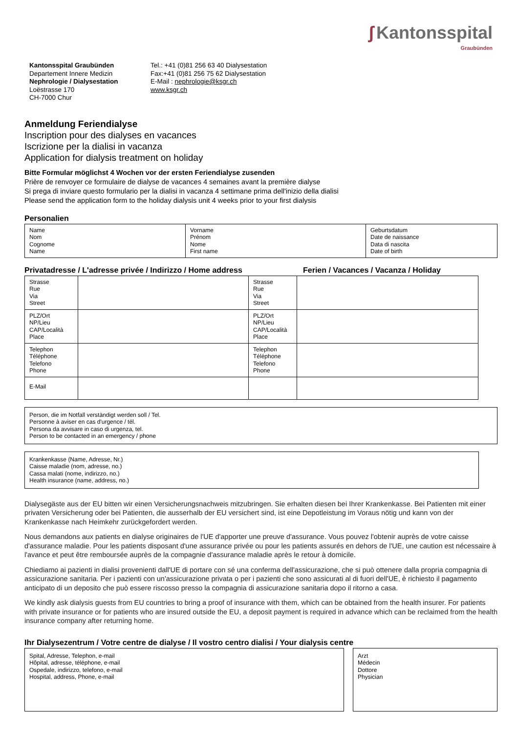ʃ Kantonsspital
Graubünden
Kantonsspital Graubünden
Departement Innere Medizin
Nephrologie / Dialysestation
Loëstrasse 170
CH-7000 Chur
Tel.: +41 (0)81 256 63 40 Dialysestation
Fax:+41 (0)81 256 75 62 Dialysestation
E-Mail : nephrologie@ksgr.ch
www.ksgr.ch
Anmeldung Feriendialyse
Inscription pour des dialyses en vacances
Iscrizione per la dialisi in vacanza
Application for dialysis treatment on holiday
Bitte Formular möglichst 4 Wochen vor der ersten Feriendialyse zusenden
Prière de renvoyer ce formulaire de dialyse de vacances 4 semaines avant la première dialyse
Si prega di inviare questo formulario per la dialisi in vacanza 4 settimane prima dell'inizio della dialisi
Please send the application form to the holiday dialysis unit 4 weeks prior to your first dialysis
Personalien
| Name Nom Cognome Name | Vorname Prénom Nome First name | Geburtsdatum Date de naissance Data di nascita Date of birth |
Privatadresse / L'adresse privée / Indirizzo / Home address Ferien / Vacances / Vacanza / Holiday
| Strasse Rue Via Street | | Strasse Rue Via Street | |
| PLZ/Ort NP/Lieu CAP/Località Place | | PLZ/Ort NP/Lieu CAP/Località Place | |
| Telephon Téléphone Telefono Phone | | Telephon Téléphone Telefono Phone | |
| E-Mail | | | |
Person, die im Notfall verständigt werden soll / Tel.
Personne à aviser en cas d'urgence / tél.
Persona da avvisare in caso di urgenza, tel.
Person to be contacted in an emergency / phone
Krankenkasse (Name, Adresse, Nr.)
Caisse maladie (nom, adresse, no.)
Cassa malati (nome, indirizzo, no.)
Health insurance (name, address, no.)
Dialysegäste aus der EU bitten wir einen Versicherungsnachweis mitzubringen. Sie erhalten diesen bei Ihrer Krankenkasse. Bei Patienten mit einer privaten Versicherung oder bei Patienten, die ausserhalb der EU versichert sind, ist eine Depotleistung im Voraus nötig und kann von der Krankenkasse nach Heimkehr zurückgefordert werden.
Nous demandons aux patients en dialyse originaires de l'UE d'apporter une preuve d'assurance. Vous pouvez l'obtenir auprès de votre caisse d'assurance maladie. Pour les patients disposant d'une assurance privée ou pour les patients assurés en dehors de l'UE, une caution est nécessaire à l'avance et peut être remboursée auprès de la compagnie d'assurance maladie après le retour à domicile.
Chiediamo ai pazienti in dialisi provenienti dall'UE di portare con sé una conferma dell'assicurazione, che si può ottenere dalla propria compagnia di assicurazione sanitaria. Per i pazienti con un'assicurazione privata o per i pazienti che sono assicurati al di fuori dell'UE, è richiesto il pagamento anticipato di un deposito che può essere riscosso presso la compagnia di assicurazione sanitaria dopo il ritorno a casa.
We kindly ask dialysis guests from EU countries to bring a proof of insurance with them, which can be obtained from the health insurer. For patients with private insurance or for patients who are insured outside the EU, a deposit payment is required in advance which can be reclaimed from the health insurance company after returning home.
Ihr Dialysezentrum / Votre centre de dialyse / Il vostro centro dialisi / Your dialysis centre
Spital, Adresse, Telephon, e-mail
Hôpital, adresse, téléphone, e-mail
Ospedale, indirizzo, telefono, e-mail
Hospital, address, Phone, e-mail
Arzt
Médecin
Dottore
Physician